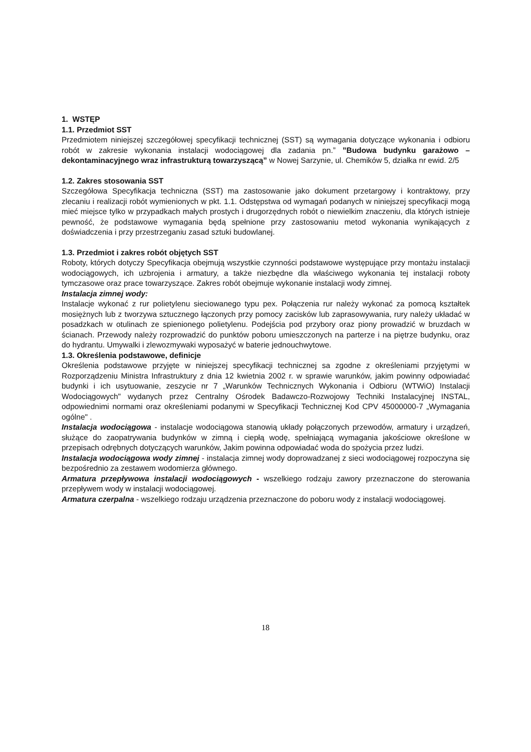1. WSTĘP
1.1. Przedmiot SST
Przedmiotem niniejszej szczegółowej specyfikacji technicznej (SST) są wymagania dotyczące wykonania i odbioru robót w zakresie wykonania instalacji wodociągowej dla zadania pn.” ”Budowa budynku garażowo – dekontaminacyjnego wraz infrastrukturą towarzyszącą” w Nowej Sarzynie, ul. Chemików 5, działka nr ewid. 2/5
1.2. Zakres stosowania SST
Szczegółowa Specyfikacja techniczna (SST) ma zastosowanie jako dokument przetargowy i kontraktowy, przy zlecaniu i realizacji robót wymienionych w pkt. 1.1. Odstępstwa od wymagań podanych w niniejszej specyfikacji mogą mieć miejsce tylko w przypadkach małych prostych i drugorzędnych robót o niewielkim znaczeniu, dla których istnieje pewność, że podstawowe wymagania będą spełnione przy zastosowaniu metod wykonania wynikających z doświadczenia i przy przestrzeganiu zasad sztuki budowlanej.
1.3. Przedmiot i zakres robót objętych SST
Roboty, których dotyczy Specyfikacja obejmują wszystkie czynności podstawowe występujące przy montażu instalacji wodociągowych, ich uzbrojenia i armatury, a także niezbędne dla właściwego wykonania tej instalacji roboty tymczasowe oraz prace towarzyszące. Zakres robót obejmuje wykonanie instalacji wody zimnej.
Instalacja zimnej wody:
Instalacje wykonać z rur polietylenu sieciowanego typu pex. Połączenia rur należy wykonać za pomocą kształtek mosiężnych lub z tworzywa sztucznego łączonych przy pomocy zacisków lub zaprasowywania, rury należy układać w posadzkach w otulinach ze spienionego polietylenu. Podejścia pod przybory oraz piony prowadzić w bruzdach w ścianach. Przewody należy rozprowadzić do punktów poboru umieszczonych na parterze i na piętrze budynku, oraz do hydrantu. Umywalki i zlewozmywaki wyposażyć w baterie jednouchwytowe.
1.3. Określenia podstawowe, definicje
Określenia podstawowe przyjęte w niniejszej specyfikacji technicznej sa zgodne z określeniami przyjętymi w Rozporządzeniu Ministra Infrastruktury z dnia 12 kwietnia 2002 r. w sprawie warunków, jakim powinny odpowiadać budynki i ich usytuowanie, zeszycie nr 7 „Warunków Technicznych Wykonania i Odbioru (WTWiO) Instalacji Wodociągowych" wydanych przez Centralny Ośrodek Badawczo-Rozwojowy Techniki Instalacyjnej INSTAL, odpowiednimi normami oraz określeniami podanymi w Specyfikacji Technicznej Kod CPV 45000000-7 „Wymagania ogólne" .
Instalacja wodociągowa - instalacje wodociągowa stanowią układy połączonych przewodów, armatury i urządzeń, służące do zaopatrywania budynków w zimną i ciepłą wodę, spełniającą wymagania jakościowe określone w przepisach odrębnych dotyczących warunków, Jakim powinna odpowiadać woda do spożycia przez ludzi.
Instalacja wodociągowa wody zimnej - instalacja zimnej wody doprowadzanej z sieci wodociągowej rozpoczyna się bezpośrednio za zestawem wodomierza głównego.
Armatura przepływowa instalacji wodociągowych - wszelkiego rodzaju zawory przeznaczone do sterowania przepływem wody w instalacji wodociągowej.
Armatura czerpalna - wszelkiego rodzaju urządzenia przeznaczone do poboru wody z instalacji wodociągowej.
18